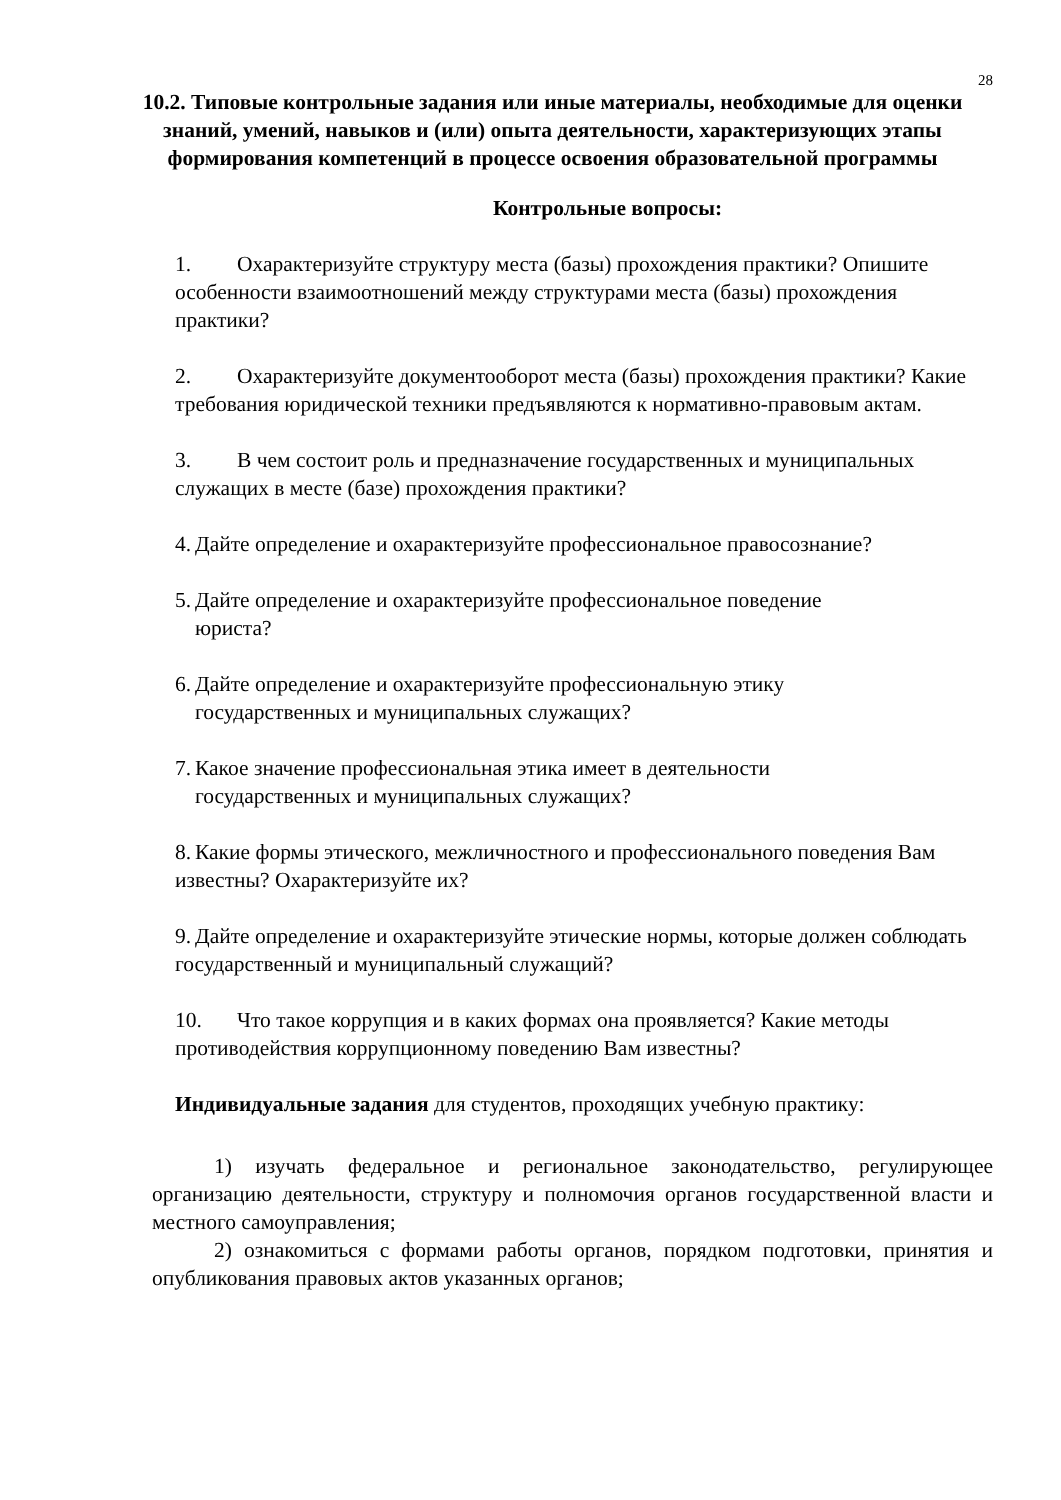28
10.2. Типовые контрольные задания или иные материалы, необходимые для оценки знаний, умений, навыков и (или) опыта деятельности, характеризующих этапы формирования компетенций в процессе освоения образовательной программы
Контрольные вопросы:
1. Охарактеризуйте структуру места (базы) прохождения практики? Опишите особенности взаимоотношений между структурами места (базы) прохождения практики?
2. Охарактеризуйте документооборот места (базы) прохождения практики? Какие требования юридической техники предъявляются к нормативно-правовым актам.
3. В чем состоит роль и предназначение государственных и муниципальных служащих в месте (базе) прохождения практики?
4. Дайте определение и охарактеризуйте профессиональное правосознание?
5. Дайте определение и охарактеризуйте профессиональное поведение
юриста?
6. Дайте определение и охарактеризуйте профессиональную этику
государственных и муниципальных служащих?
7. Какое значение профессиональная этика имеет в деятельности
государственных и муниципальных служащих?
8. Какие формы этического, межличностного и профессионального поведения Вам известны? Охарактеризуйте их?
9. Дайте определение и охарактеризуйте этические нормы, которые должен соблюдать государственный и муниципальный служащий?
10. Что такое коррупция и в каких формах она проявляется? Какие методы противодействия коррупционному поведению Вам известны?
Индивидуальные задания для студентов, проходящих учебную практику:
1) изучать федеральное и региональное законодательство, регулирующее организацию деятельности, структуру и полномочия органов государственной власти и местного самоуправления;
2) ознакомиться с формами работы органов, порядком подготовки, принятия и опубликования правовых актов указанных органов;